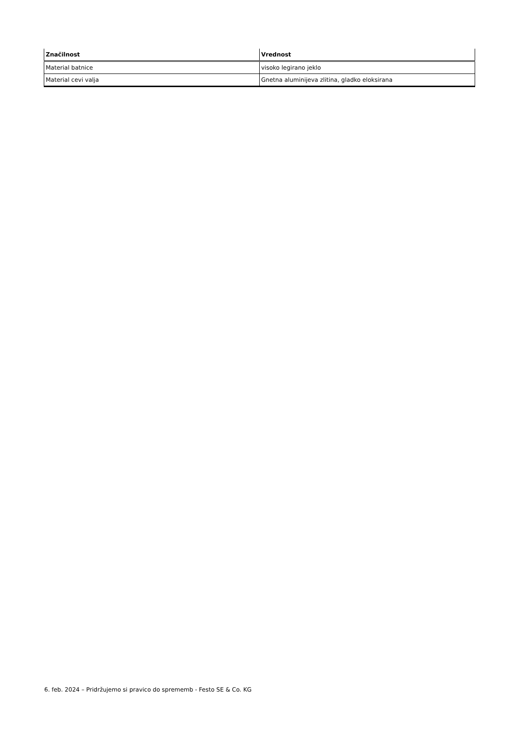| Značilnost | Vrednost |
| --- | --- |
| Material batnice | visoko legirano jeklo |
| Material cevi valja | Gnetna aluminijeva zlitina, gladko eloksirana |
6. feb. 2024 – Pridržujemo si pravico do sprememb - Festo SE & Co. KG